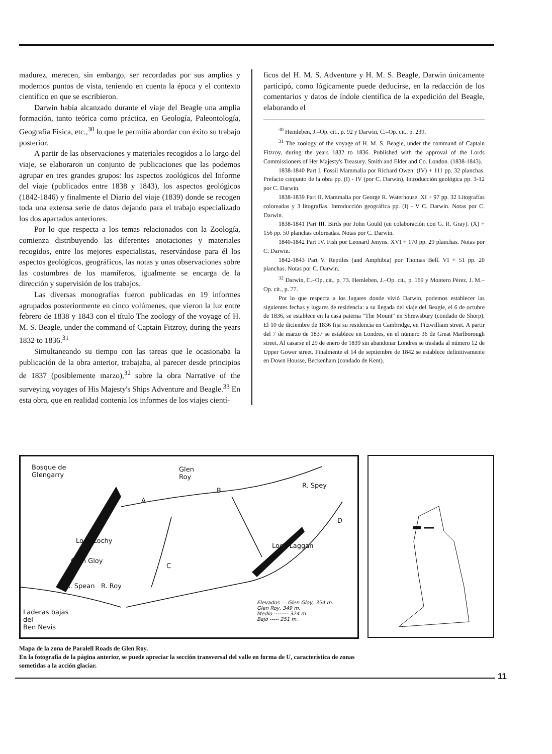madurez, merecen, sin embargo, ser recordadas por sus amplios y modernos puntos de vista, teniendo en cuenta la época y el contexto científico en que se escribieron.
Darwin había alcanzado durante el viaje del Beagle una amplia formación, tanto teórica como práctica, en Geología, Paleontología, Geografía Física, etc.,<sup>30</sup> lo que le permitía abordar con éxito su trabajo posterior.
A partir de las observaciones y materiales recogidos a lo largo del viaje, se elaboraron un conjunto de publicaciones que las podemos agrupar en tres grandes grupos: los aspectos zoológicos del Informe del viaje (publicados entre 1838 y 1843), los aspectos geológicos (1842-1846) y finalmente el Diario del viaje (1839) donde se recogen toda una extensa serie de datos dejando para el trabajo especializado los dos apartados anteriores.
Por lo que respecta a los temas relacionados con la Zoología, comienza distribuyendo las diferentes anotaciones y materiales recogidos, entre los mejores especialistas, reservándose para él los aspectos geológicos, geográficos, las notas y unas observaciones sobre las costumbres de los mamíferos, igualmente se encarga de la dirección y supervisión de los trabajos.
Las diversas monografías fueron publicadas en 19 informes agrupados posteriormente en cinco volúmenes, que vieron la luz entre febrero de 1838 y 1843 con el título The zoology of the voyage of H. M. S. Beagle, under the command of Captain Fitzroy, during the years 1832 to 1836.<sup>31</sup>
Simultaneando su tiempo con las tareas que le ocasionaba la publicación de la obra anterior, trabajaba, al parecer desde principios de 1837 (posiblemente marzo),<sup>32</sup> sobre la obra Narrative of the surveying voyages of His Majesty's Ships Adventure and Beagle.<sup>33</sup> En esta obra, que en realidad contenía los informes de los viajes cientí-
ficos del H. M. S. Adventure y H. M. S. Beagle, Darwin únicamente participó, como lógicamente puede deducirse, en la redacción de los comentarios y datos de índole científica de la expedición del Beagle, elaborando el
<sup>30</sup> Hemleben, J.–Op. cit., p. 92 y Darwin, C.–Op. cit., p. 239.
<sup>31</sup> The zoology of the voyage of H. M. S. Beagle, under the command of Captain Fitzroy, during the years 1832 to 1836. Published with the approval of the Lords Commissioners of Her Majesty's Treasury. Smith and Elder and Co. London. (1838-1843).
1838-1840 Part I. Fossil Mammalia por Richard Owen. (IV) + 111 pp. 32 planchas. Prefacio conjunto de la obra pp. (I) - IV (por C. Darwin), Introducción geológica pp. 3-12 por C. Darwin.
1838-1839 Part II. Mammalia por George R. Waterhouse. XI + 97 pp. 32 Litografías coloreadas y 3 litografías. Introducción geográfica pp. (I) - V C. Darwin. Notas por C. Darwin.
1838-1841 Part III. Birds por John Gould (en colaboración con G. R. Gray). (X) + 156 pp. 50 planchas coloreadas. Notas por C. Darwin.
1840-1842 Part IV. Fish por Leonard Jenyns. XVI + 170 pp. 29 planchas. Notas por C. Darwin.
1842-1843 Part V. Reptiles (and Amphibia) por Thomas Bell. VI + 51 pp. 20 planchas. Notas por C. Darwin.
<sup>32</sup> Darwin, C.–Op. cit., p. 73. Hemleben, J.–Op. cit., p. 169 y Montero Pérez, J. M.–Op. cit., p. 77.
Por lo que respecta a los lugares donde vivió Darwin, podemos establecer las siguientes fechas y lugares de residencia: a su llegada del viaje del Beagle, el 6 de octubre de 1836, se establece en la casa paterna "The Mount" en Shrewsbury (condado de Shorp). El 10 de diciembre de 1836 fija su residencia en Cambridge, en Fitzwilliam street. A partir del 7 de marzo de 1837 se establece en Londres, en el número 36 de Great Marlborough street. Al casarse el 29 de enero de 1839 sin abandonar Londres se traslada al número 12 de Upper Gower street. Finalmente el 14 de septiembre de 1842 se establece definitivamente en Down Housse, Beckenham (condado de Kent).
Bosque de
Glengarry
Glen
Roy
A
B
C
D
R. Spey
Loch Lochy
Glen Gloy
Loch Laggan
R. Spean R. Roy
Laderas bajas
del
Ben Nevis
Elevados — Glen Gloy, 354 m.
Glen Roy, 349 m.
Medio -------- 324 m.
Bajo ----- 251 m.
Mapa de la zona de Paralell Roads de Glen Roy.
En la fotografía de la página anterior, se puede apreciar la sección transversal del valle en forma de U, característica de zonas sometidas a la acción glaciar.
11